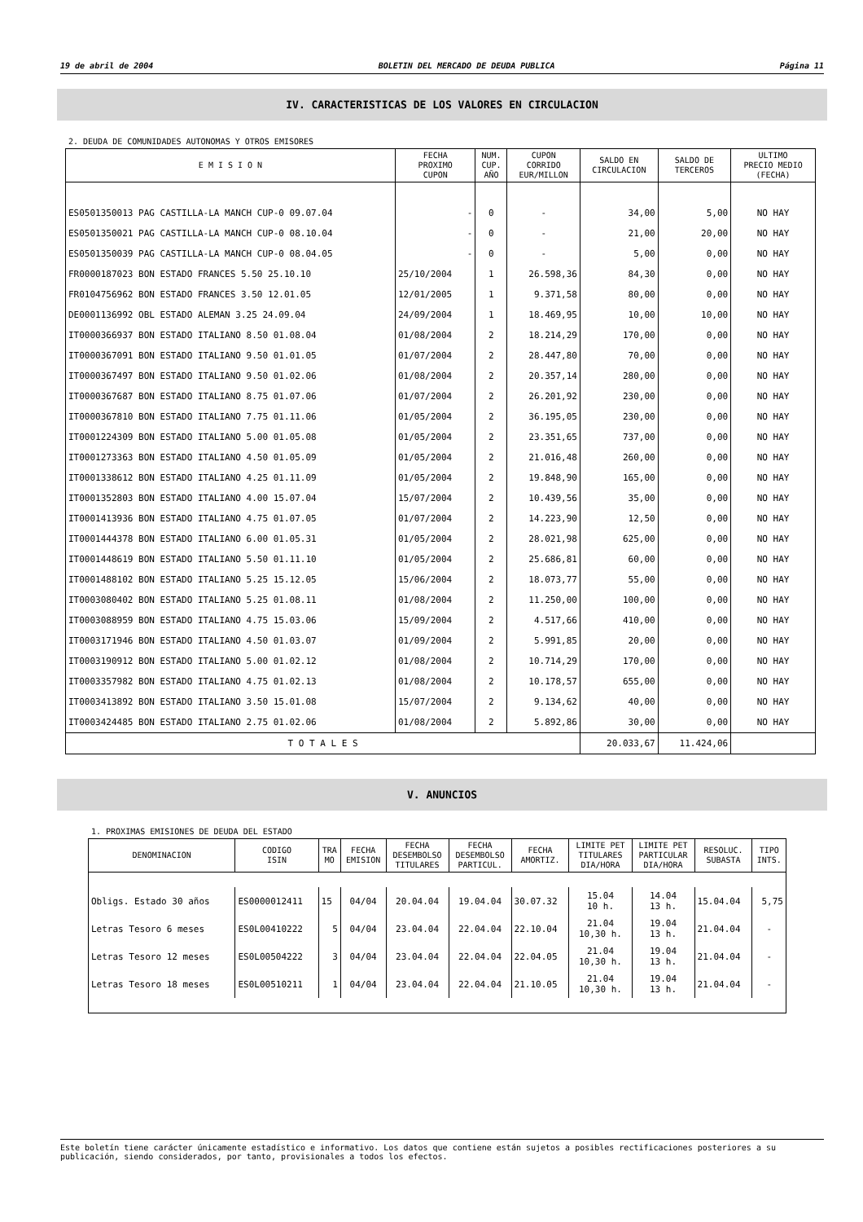19 de abril de 2004 BOLETIN DEL MERCADO DE DEUDA PUBLICA Página 11
IV. CARACTERISTICAS DE LOS VALORES EN CIRCULACION
2. DEUDA DE COMUNIDADES AUTONOMAS Y OTROS EMISORES
| E M I S I O N | FECHA PROXIMO CUPON | NUM. CUP. AÑO | CUPON CORRIDO EUR/MILLON | SALDO EN CIRCULACION | SALDO DE TERCEROS | ULTIMO PRECIO MEDIO (FECHA) |
| --- | --- | --- | --- | --- | --- | --- |
| ES0501350013 PAG CASTILLA-LA MANCH CUP-0 09.07.04 | - | 0 | - | 34,00 | 5,00 | NO HAY |
| ES0501350021 PAG CASTILLA-LA MANCH CUP-0 08.10.04 | - | 0 | - | 21,00 | 20,00 | NO HAY |
| ES0501350039 PAG CASTILLA-LA MANCH CUP-0 08.04.05 | - | 0 | - | 5,00 | 0,00 | NO HAY |
| FR0000187023 BON ESTADO FRANCES 5.50 25.10.10 | 25/10/2004 | 1 | 26.598,36 | 84,30 | 0,00 | NO HAY |
| FR0104756962 BON ESTADO FRANCES 3.50 12.01.05 | 12/01/2005 | 1 | 9.371,58 | 80,00 | 0,00 | NO HAY |
| DE0001136992 OBL ESTADO ALEMAN 3.25 24.09.04 | 24/09/2004 | 1 | 18.469,95 | 10,00 | 10,00 | NO HAY |
| IT0000366937 BON ESTADO ITALIANO 8.50 01.08.04 | 01/08/2004 | 2 | 18.214,29 | 170,00 | 0,00 | NO HAY |
| IT0000367091 BON ESTADO ITALIANO 9.50 01.01.05 | 01/07/2004 | 2 | 28.447,80 | 70,00 | 0,00 | NO HAY |
| IT0000367497 BON ESTADO ITALIANO 9.50 01.02.06 | 01/08/2004 | 2 | 20.357,14 | 280,00 | 0,00 | NO HAY |
| IT0000367687 BON ESTADO ITALIANO 8.75 01.07.06 | 01/07/2004 | 2 | 26.201,92 | 230,00 | 0,00 | NO HAY |
| IT0000367810 BON ESTADO ITALIANO 7.75 01.11.06 | 01/05/2004 | 2 | 36.195,05 | 230,00 | 0,00 | NO HAY |
| IT0001224309 BON ESTADO ITALIANO 5.00 01.05.08 | 01/05/2004 | 2 | 23.351,65 | 737,00 | 0,00 | NO HAY |
| IT0001273363 BON ESTADO ITALIANO 4.50 01.05.09 | 01/05/2004 | 2 | 21.016,48 | 260,00 | 0,00 | NO HAY |
| IT0001338612 BON ESTADO ITALIANO 4.25 01.11.09 | 01/05/2004 | 2 | 19.848,90 | 165,00 | 0,00 | NO HAY |
| IT0001352803 BON ESTADO ITALIANO 4.00 15.07.04 | 15/07/2004 | 2 | 10.439,56 | 35,00 | 0,00 | NO HAY |
| IT0001413936 BON ESTADO ITALIANO 4.75 01.07.05 | 01/07/2004 | 2 | 14.223,90 | 12,50 | 0,00 | NO HAY |
| IT0001444378 BON ESTADO ITALIANO 6.00 01.05.31 | 01/05/2004 | 2 | 28.021,98 | 625,00 | 0,00 | NO HAY |
| IT0001448619 BON ESTADO ITALIANO 5.50 01.11.10 | 01/05/2004 | 2 | 25.686,81 | 60,00 | 0,00 | NO HAY |
| IT0001488102 BON ESTADO ITALIANO 5.25 15.12.05 | 15/06/2004 | 2 | 18.073,77 | 55,00 | 0,00 | NO HAY |
| IT0003080402 BON ESTADO ITALIANO 5.25 01.08.11 | 01/08/2004 | 2 | 11.250,00 | 100,00 | 0,00 | NO HAY |
| IT0003088959 BON ESTADO ITALIANO 4.75 15.03.06 | 15/09/2004 | 2 | 4.517,66 | 410,00 | 0,00 | NO HAY |
| IT0003171946 BON ESTADO ITALIANO 4.50 01.03.07 | 01/09/2004 | 2 | 5.991,85 | 20,00 | 0,00 | NO HAY |
| IT0003190912 BON ESTADO ITALIANO 5.00 01.02.12 | 01/08/2004 | 2 | 10.714,29 | 170,00 | 0,00 | NO HAY |
| IT0003357982 BON ESTADO ITALIANO 4.75 01.02.13 | 01/08/2004 | 2 | 10.178,57 | 655,00 | 0,00 | NO HAY |
| IT0003413892 BON ESTADO ITALIANO 3.50 15.01.08 | 15/07/2004 | 2 | 9.134,62 | 40,00 | 0,00 | NO HAY |
| IT0003424485 BON ESTADO ITALIANO 2.75 01.02.06 | 01/08/2004 | 2 | 5.892,86 | 30,00 | 0,00 | NO HAY |
| T O T A L E S | | | | 20.033,67 | 11.424,06 | |
V. ANUNCIOS
1. PROXIMAS EMISIONES DE DEUDA DEL ESTADO
| DENOMINACION | CODIGO ISIN | TRA MO | FECHA EMISION | FECHA DESEMBOLSO TITULARES | FECHA DESEMBOLSO PARTICUL. | FECHA AMORTIZ. | LIMITE PET TITULARES DIA/HORA | LIMITE PET PARTICULAR DIA/HORA | RESOLUC. SUBASTA | TIPO INTS. |
| --- | --- | --- | --- | --- | --- | --- | --- | --- | --- | --- |
| Obligs. Estado 30 años | ES0000012411 | 15 | 04/04 | 20.04.04 | 19.04.04 | 30.07.32 | 15.04 10 h. | 14.04 13 h. | 15.04.04 | 5,75 |
| Letras Tesoro 6 meses | ES0L00410222 | 5 | 04/04 | 23.04.04 | 22.04.04 | 22.10.04 | 21.04 10,30 h. | 19.04 13 h. | 21.04.04 | - |
| Letras Tesoro 12 meses | ES0L00504222 | 3 | 04/04 | 23.04.04 | 22.04.04 | 22.04.05 | 21.04 10,30 h. | 19.04 13 h. | 21.04.04 | - |
| Letras Tesoro 18 meses | ES0L00510211 | 1 | 04/04 | 23.04.04 | 22.04.04 | 21.10.05 | 21.04 10,30 h. | 19.04 13 h. | 21.04.04 | - |
Este boletín tiene carácter únicamente estadístico e informativo. Los datos que contiene están sujetos a posibles rectificaciones posteriores a su publicación, siendo considerados, por tanto, provisionales a todos los efectos.